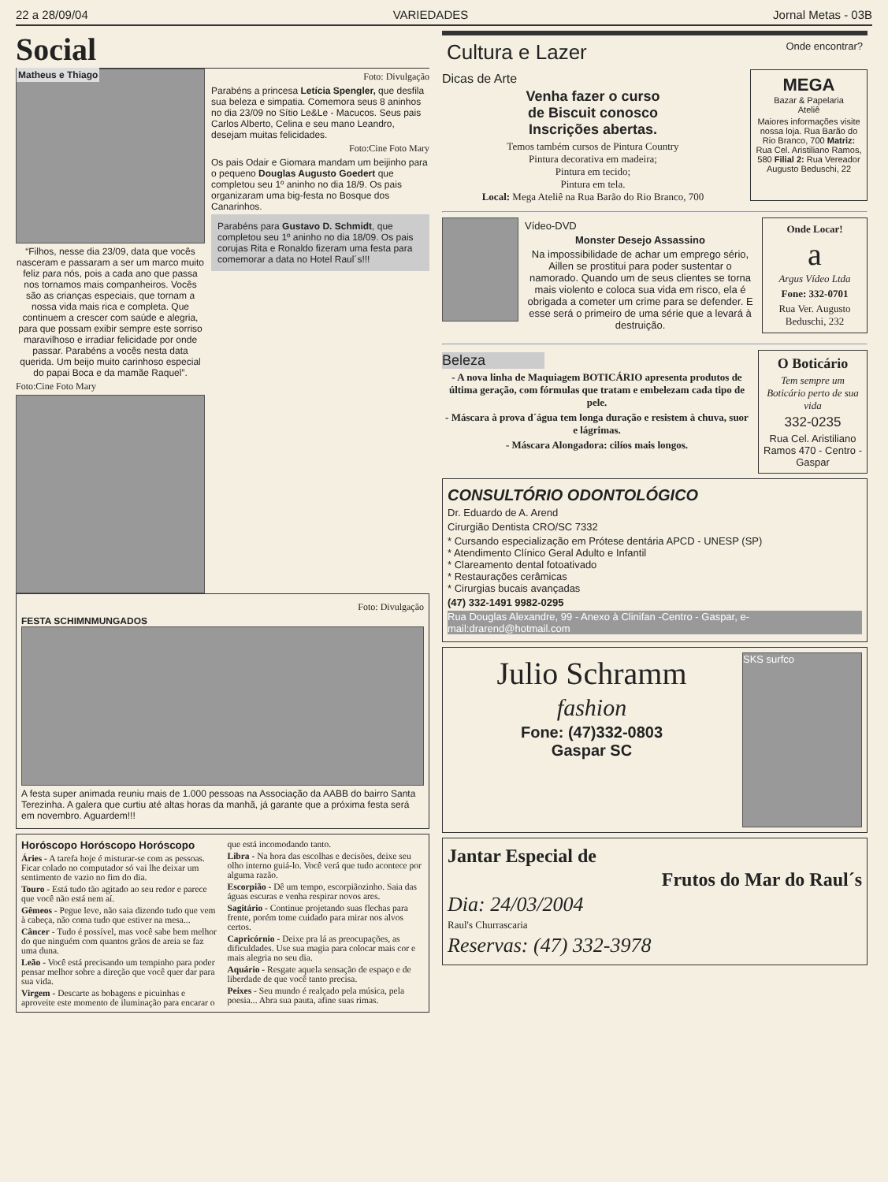22 a 28/09/04 VARIEDADES Jornal Metas - 03B
Social
Matheus e Thiago
“Filhos, nesse dia 23/09, data que vocês nasceram e passaram a ser um marco muito feliz para nós, pois a cada ano que passa nos tornamos mais companheiros. Vocês são as crianças especiais, que tornam a nossa vida mais rica e completa. Que continuem a crescer com saúde e alegria, para que possam exibir sempre este sorriso maravilhoso e irradiar felicidade por onde passar. Parabéns a vocês nesta data querida. Um beijo muito carinhoso especial do papai Boca e da mamãe Raquel”.
Foto:Cine Foto Mary
Foto: Divulgação
Parabéns a princesa Letícia Spengler, que desfila sua beleza e simpatia. Comemora seus 8 aninhos no dia 23/09 no Sítio Le&Le - Macucos. Seus pais Carlos Alberto, Celina e seu mano Leandro, desejam muitas felicidades.
Foto:Cine Foto Mary
Os pais Odair e Giomara mandam um beijinho para o pequeno Douglas Augusto Goedert que completou seu 1º aninho no dia 18/9. Os pais organizaram uma big-festa no Bosque dos Canarinhos.
Parabéns para Gustavo D. Schmidt, que completou seu 1º aninho no dia 18/09. Os pais corujas Rita e Ronaldo fizeram uma festa para comemorar a data no Hotel Raul´s!!!
Foto: Divulgação
FESTA SCHIMNMUNGADOS
A festa super animada reuniu mais de 1.000 pessoas na Associação da AABB do bairro Santa Terezinha. A galera que curtiu até altas horas da manhã, já garante que a próxima festa será em novembro. Aguardem!!!
Horóscopo Horóscopo Horóscopo
Áries - A tarefa hoje é misturar-se com as pessoas. Ficar colado no computador só vai lhe deixar um sentimento de vazio no fim do dia.
Touro - Está tudo tão agitado ao seu redor e parece que você não está nem aí.
Gêmeos - Pegue leve, não saia dizendo tudo que vem à cabeça, não coma tudo que estiver na mesa...
Câncer - Tudo é possível, mas você sabe bem melhor do que ninguém com quantos grãos de areia se faz uma duna.
Leão - Você está precisando um tempinho para poder pensar melhor sobre a direção que você quer dar para sua vida.
Virgem - Descarte as bobagens e picuinhas e aproveite este momento de iluminação para encarar o que está incomodando tanto.
Libra - Na hora das escolhas e decisões, deixe seu olho interno guiá-lo. Você verá que tudo acontece por alguma razão.
Escorpião - Dê um tempo, escorpiãozinho. Saia das águas escuras e venha respirar novos ares.
Sagitário - Continue projetando suas flechas para frente, porém tome cuidado para mirar nos alvos certos.
Capricórnio - Deixe pra lá as preocupações, as dificuldades. Use sua magia para colocar mais cor e mais alegria no seu dia.
Aquário - Resgate aquela sensação de espaço e de liberdade de que você tanto precisa.
Peixes - Seu mundo é realçado pela música, pela poesia... Abra sua pauta, afine suas rimas.
Cultura e Lazer Onde encontrar?
Dicas de Arte
Venha fazer o curso
de Biscuit conosco
Inscrições abertas.
Temos também cursos de Pintura Country
Pintura decorativa em madeira;
Pintura em tecido;
Pintura em tela.
Local: Mega Ateliê na Rua Barão do Rio Branco, 700
MEGA
Bazar & Papelaria
Ateliê
Maiores informações visite nossa loja. Rua Barão do Rio Branco, 700 Matriz: Rua Cel. Aristiliano Ramos, 580 Filial 2: Rua Vereador Augusto Beduschi, 22
Vídeo-DVD
Monster Desejo Assassino
Na impossibilidade de achar um emprego sério, Aillen se prostitui para poder sustentar o namorado. Quando um de seus clientes se torna mais violento e coloca sua vida em risco, ela é obrigada a cometer um crime para se defender. E esse será o primeiro de uma série que a levará à destruição.
Onde Locar!
a
Argus Vídeo Ltda
Fone: 332-0701
Rua Ver. Augusto Beduschi, 232
Beleza
- A nova linha de Maquiagem BOTICÁRIO apresenta produtos de última geração, com fórmulas que tratam e embelezam cada tipo de pele.
- Máscara à prova d´água tem longa duração e resistem à chuva, suor e lágrimas.
- Máscara Alongadora: cilíos mais longos.
O Boticário
Tem sempre um Boticário perto de sua vida
332-0235
Rua Cel. Aristiliano Ramos 470 - Centro - Gaspar
CONSULTÓRIO ODONTOLÓGICO
Dr. Eduardo de A. Arend
Cirurgião Dentista CRO/SC 7332
* Cursando especialização em Prótese dentária APCD - UNESP (SP)
* Atendimento Clínico Geral Adulto e Infantil
* Clareamento dental fotoativado
* Restaurações cerâmicas
* Cirurgias bucais avançadas
(47) 332-1491 9982-0295
Rua Douglas Alexandre, 99 - Anexo à Clinifan -Centro - Gaspar, e-mail:drarend@hotmail.com
Julio Schramm
fashion
Fone: (47)332-0803
Gaspar SC
SKS surfco
Jantar Especial de
Frutos do Mar do Raul´s
Dia: 24/03/2004
Raul's Churrascaria
Reservas: (47) 332-3978